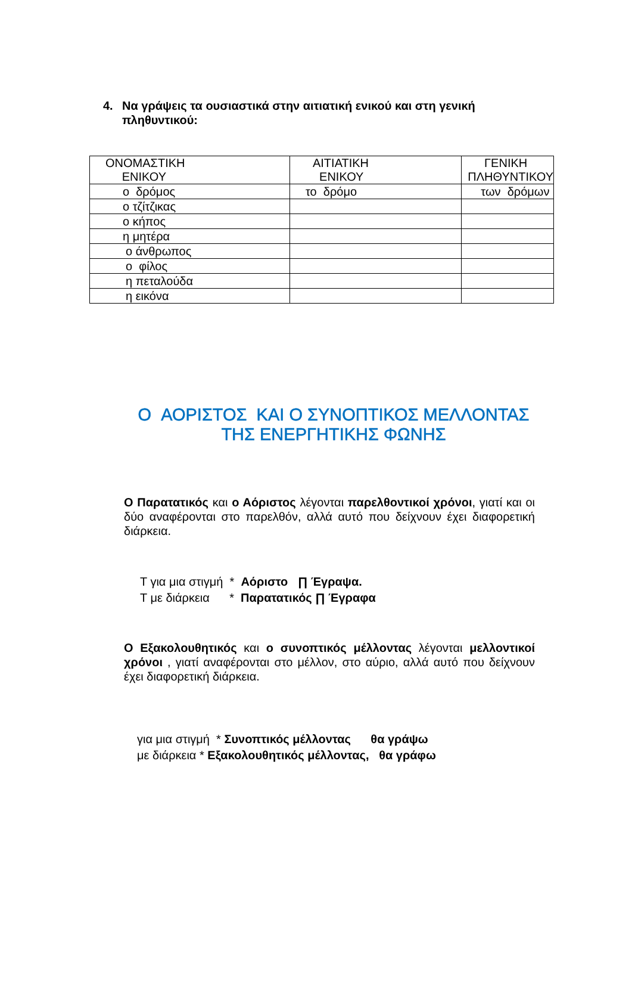4. Να γράψεις τα ουσιαστικά στην αιτιατική ενικού και στη γενική
πληθυντικού:
| ΟΝΟΜΑΣΤΙΚΗ ΕΝΙΚΟΥ | ΑΙΤΙΑΤΙΚΗ ΕΝΙΚΟΥ | ΓΕΝΙΚΗ ΠΛΗΘΥΝΤΙΚΟΥ |
| --- | --- | --- |
| ο δρόμος | το δρόμο | των δρόμων |
| ο τζίτζικας | | |
| ο κήπος | | |
| η μητέρα | | |
| ο άνθρωπος | | |
| ο φίλος | | |
| η πεταλούδα | | |
| η εικόνα | | |
Ο ΑΟΡΙΣΤΟΣ ΚΑΙ Ο ΣΥΝΟΠΤΙΚΟΣ ΜΕΛΛΟΝΤΑΣ
ΤΗΣ ΕΝΕΡΓΗΤΙΚΗΣ ΦΩΝΗΣ
Ο Παρατατικός και ο Αόριστος λέγονται παρελθοντικοί χρόνοι, γιατί και οι δύο αναφέρονται στο παρελθόν, αλλά αυτό που δείχνουν έχει διαφορετική διάρκεια.
T για μια στιγμή * Αόριστο ∏ Έγραψα. T με διάρκεια * Παρατατικός ∏ Έγραφα
Ο Εξακολουθητικός και ο συνοπτικός μέλλοντας λέγονται μελλοντικοί χρόνοι , γιατί αναφέρονται στο μέλλον, στο αύριο, αλλά αυτό που δείχνουν έχει διαφορετική διάρκεια.
για μια στιγμή * Συνοπτικός μέλλοντας θα γράψω με διάρκεια * Εξακολουθητικός μέλλοντας, θα γράφω